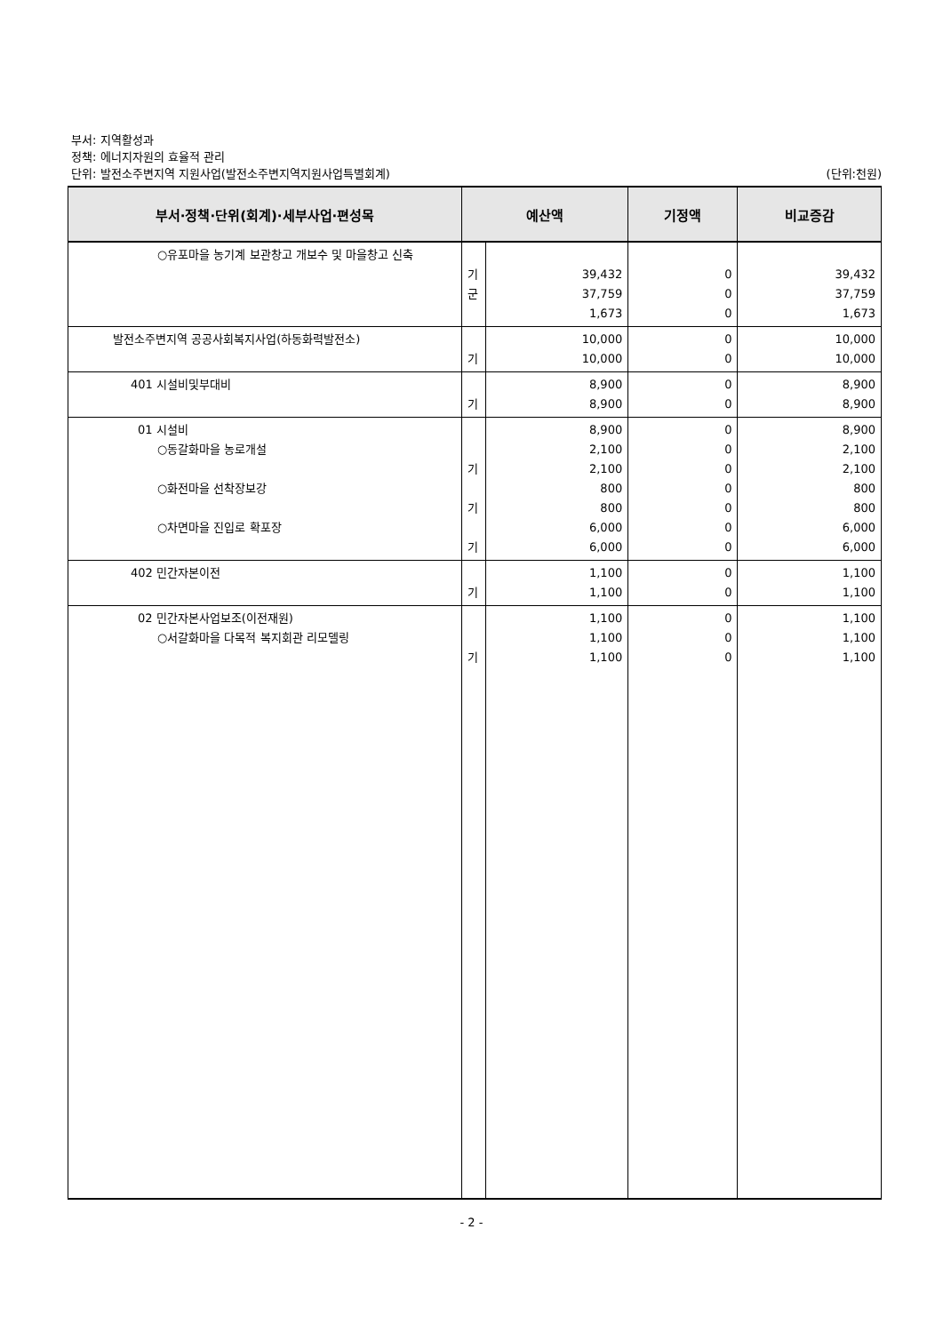부서: 지역활성과
정책: 에너지자원의 효율적 관리
단위: 발전소주변지역 지원사업(발전소주변지역지원사업특별회계) (단위:천원)
| 부서·정책·단위(회계)·세부사업·편성목 | 예산액 | | 기정액 | 비교증감 |
| --- | --- | --- | --- | --- |
| ○유포마을 농기계 보관창고 개보수 및 마을창고 신축 | 기 군 | 39,432 37,759 1,673 | 0 0 0 | 39,432 37,759 1,673 |
| 발전소주변지역 공공사회복지사업(하동화력발전소) | 기 | 10,000 10,000 | 0 0 | 10,000 10,000 |
| 401 시설비및부대비 | 기 | 8,900 8,900 | 0 0 | 8,900 8,900 |
| 01 시설비 ○동갈화마을 농로개설 ○화전마을 선착장보강 ○차면마을 진입로 확포장 | 기 기 기 | 8,900 2,100 2,100 800 800 6,000 6,000 | 0 0 0 0 0 0 0 | 8,900 2,100 2,100 800 800 6,000 6,000 |
| 402 민간자본이전 | 기 | 1,100 1,100 | 0 0 | 1,100 1,100 |
| 02 민간자본사업보조(이전재원) ○서갈화마을 다목적 복지회관 리모델링 | 기 | 1,100 1,100 1,100 | 0 0 0 | 1,100 1,100 1,100 |
- 2 -